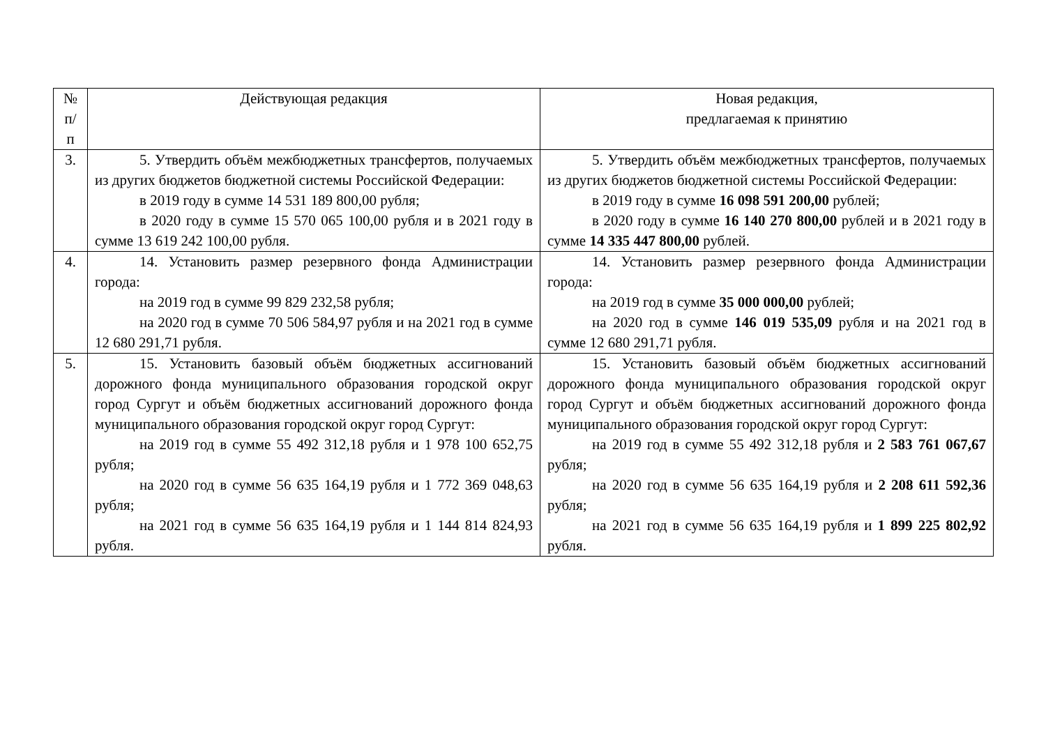| № п/п | Действующая редакция | Новая редакция, предлагаемая к принятию |
| --- | --- | --- |
| 3. | 5. Утвердить объём межбюджетных трансфертов, получаемых из других бюджетов бюджетной системы Российской Федерации: в 2019 году в сумме 14 531 189 800,00 рубля; в 2020 году в сумме 15 570 065 100,00 рубля и в 2021 году в сумме 13 619 242 100,00 рубля. | 5. Утвердить объём межбюджетных трансфертов, получаемых из других бюджетов бюджетной системы Российской Федерации: в 2019 году в сумме 16 098 591 200,00 рублей; в 2020 году в сумме 16 140 270 800,00 рублей и в 2021 году в сумме 14 335 447 800,00 рублей. |
| 4. | 14. Установить размер резервного фонда Администрации города: на 2019 год в сумме 99 829 232,58 рубля; на 2020 год в сумме 70 506 584,97 рубля и на 2021 год в сумме 12 680 291,71 рубля. | 14. Установить размер резервного фонда Администрации города: на 2019 год в сумме 35 000 000,00 рублей; на 2020 год в сумме 146 019 535,09 рубля и на 2021 год в сумме 12 680 291,71 рубля. |
| 5. | 15. Установить базовый объём бюджетных ассигнований дорожного фонда муниципального образования городской округ город Сургут и объём бюджетных ассигнований дорожного фонда муниципального образования городской округ город Сургут: на 2019 год в сумме 55 492 312,18 рубля и 1 978 100 652,75 рубля; на 2020 год в сумме 56 635 164,19 рубля и 1 772 369 048,63 рубля; на 2021 год в сумме 56 635 164,19 рубля и 1 144 814 824,93 рубля. | 15. Установить базовый объём бюджетных ассигнований дорожного фонда муниципального образования городской округ город Сургут и объём бюджетных ассигнований дорожного фонда муниципального образования городской округ город Сургут: на 2019 год в сумме 55 492 312,18 рубля и 2 583 761 067,67 рубля; на 2020 год в сумме 56 635 164,19 рубля и 2 208 611 592,36 рубля; на 2021 год в сумме 56 635 164,19 рубля и 1 899 225 802,92 рубля. |